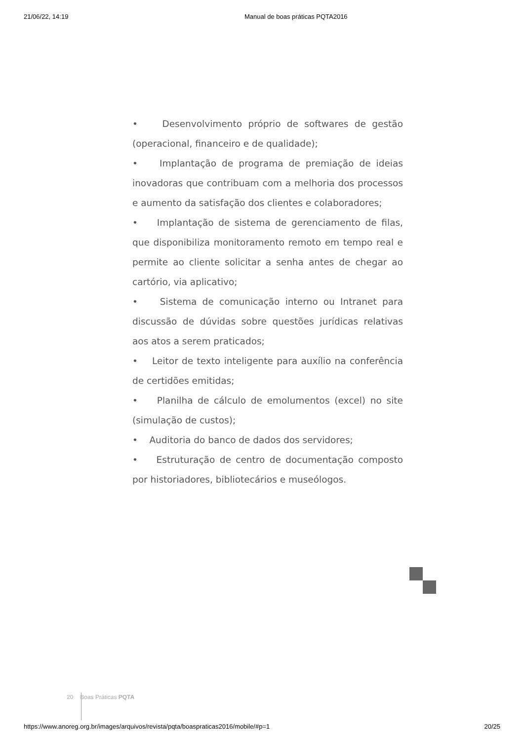21/06/22, 14:19 Manual de boas práticas PQTA2016
• Desenvolvimento próprio de softwares de gestão (operacional, financeiro e de qualidade);
• Implantação de programa de premiação de ideias inovadoras que contribuam com a melhoria dos processos e aumento da satisfação dos clientes e colaboradores;
• Implantação de sistema de gerenciamento de filas, que disponibiliza monitoramento remoto em tempo real e permite ao cliente solicitar a senha antes de chegar ao cartório, via aplicativo;
• Sistema de comunicação interno ou Intranet para discussão de dúvidas sobre questões jurídicas relativas aos atos a serem praticados;
• Leitor de texto inteligente para auxílio na conferência de certidões emitidas;
• Planilha de cálculo de emolumentos (excel) no site (simulação de custos);
• Auditoria do banco de dados dos servidores;
• Estruturação de centro de documentação composto por historiadores, bibliotecários e museólogos.
20 Boas Práticas PQTA
https://www.anoreg.org.br/images/arquivos/revista/pqta/boaspraticas2016/mobile/#p=1 20/25